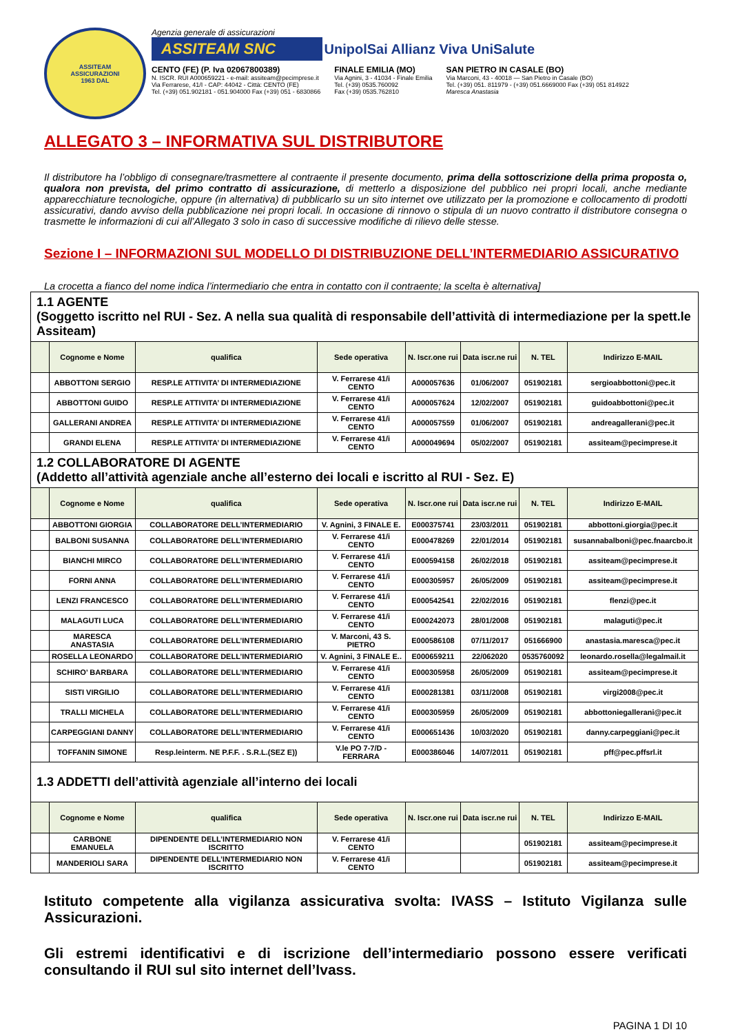ASSITEAM
ASSICURAZIONI
1963 DAL
Agenzia generale di assicurazioni
ASSITEAM SNC UnipolSai Allianz Viva UniSalute
CENTO (FE) (P. Iva 02067800389)
N. ISCR. RUI A000659221 - e-mail: assiteam@pecimprese.it
Via Ferrarese, 41/I - CAP: 44042 - Città: CENTO (FE)
Tel. (+39) 051.902181 - 051.904000 Fax (+39) 051 - 6830866
FINALE EMILIA (MO)
Via Agnini, 3 - 41034 - Finale Emilia
Tel. (+39) 0535.760092
Fax (+39) 0535.762810
SAN PIETRO IN CASALE (BO)
Via Marconi, 43 - 40018 — San Pietro in Casale (BO)
Tel. (+39) 051. 811979 - (+39) 051.6669000 Fax (+39) 051 814922
Maresca Anastasia
ALLEGATO 3 – INFORMATIVA SUL DISTRIBUTORE
Il distributore ha l’obbligo di consegnare/trasmettere al contraente il presente documento, prima della sottoscrizione della prima proposta o, qualora non prevista, del primo contratto di assicurazione, di metterlo a disposizione del pubblico nei propri locali, anche mediante apparecchiature tecnologiche, oppure (in alternativa) di pubblicarlo su un sito internet ove utilizzato per la promozione e collocamento di prodotti assicurativi, dando avviso della pubblicazione nei propri locali. In occasione di rinnovo o stipula di un nuovo contratto il distributore consegna o trasmette le informazioni di cui all’Allegato 3 solo in caso di successive modifiche di rilievo delle stesse.
Sezione I – INFORMAZIONI SUL MODELLO DI DISTRIBUZIONE DELL’INTERMEDIARIO ASSICURATIVO
La crocetta a fianco del nome indica l’intermediario che entra in contatto con il contraente; la scelta è alternativa]
| 1.1 AGENTE (Soggetto iscritto nel RUI - Sez. A nella sua qualità di responsabile dell’attività di intermediazione per la spett.le Assiteam) | | | | | | | |
| | Cognome e Nome | qualifica | Sede operativa | N. Iscr.one rui | Data iscr.ne rui | N. TEL | Indirizzo E-MAIL |
| | ABBOTTONI SERGIO | RESP.LE ATTIVITA’ DI INTERMEDIAZIONE | V. Ferrarese 41/i CENTO | A000057636 | 01/06/2007 | 051902181 | sergioabbottoni@pec.it |
| | ABBOTTONI GUIDO | RESP.LE ATTIVITA’ DI INTERMEDIAZIONE | V. Ferrarese 41/i CENTO | A000057624 | 12/02/2007 | 051902181 | guidoabbottoni@pec.it |
| | GALLERANI ANDREA | RESP.LE ATTIVITA’ DI INTERMEDIAZIONE | V. Ferrarese 41/i CENTO | A000057559 | 01/06/2007 | 051902181 | andreagallerani@pec.it |
| | GRANDI ELENA | RESP.LE ATTIVITA’ DI INTERMEDIAZIONE | V. Ferrarese 41/i CENTO | A000049694 | 05/02/2007 | 051902181 | assiteam@pecimprese.it |
| 1.2 COLLABORATORE DI AGENTE (Addetto all’attività agenziale anche all’esterno dei locali e iscritto al RUI - Sez. E) | | | | | | | |
| | Cognome e Nome | qualifica | Sede operativa | N. Iscr.one rui | Data iscr.ne rui | N. TEL | Indirizzo E-MAIL |
| | ABBOTTONI GIORGIA | COLLABORATORE DELL’INTERMEDIARIO | V. Agnini, 3 FINALE E. | E000375741 | 23/03/2011 | 051902181 | abbottoni.giorgia@pec.it |
| | BALBONI SUSANNA | COLLABORATORE DELL’INTERMEDIARIO | V. Ferrarese 41/i CENTO | E000478269 | 22/01/2014 | 051902181 | susannabalboni@pec.fnaarcbo.it |
| | BIANCHI MIRCO | COLLABORATORE DELL’INTERMEDIARIO | V. Ferrarese 41/i CENTO | E000594158 | 26/02/2018 | 051902181 | assiteam@pecimprese.it |
| | FORNI ANNA | COLLABORATORE DELL’INTERMEDIARIO | V. Ferrarese 41/i CENTO | E000305957 | 26/05/2009 | 051902181 | assiteam@pecimprese.it |
| | LENZI FRANCESCO | COLLABORATORE DELL’INTERMEDIARIO | V. Ferrarese 41/i CENTO | E000542541 | 22/02/2016 | 051902181 | flenzi@pec.it |
| | MALAGUTI LUCA | COLLABORATORE DELL’INTERMEDIARIO | V. Ferrarese 41/i CENTO | E000242073 | 28/01/2008 | 051902181 | malaguti@pec.it |
| | MARESCA ANASTASIA | COLLABORATORE DELL’INTERMEDIARIO | V. Marconi, 43 S. PIETRO | E000586108 | 07/11/2017 | 051666900 | anastasia.maresca@pec.it |
| | ROSELLA LEONARDO | COLLABORATORE DELL’INTERMEDIARIO | V. Agnini, 3 FINALE E.. | E000659211 | 22/062020 | 0535760092 | leonardo.rosella@legalmail.it |
| | SCHIRO’ BARBARA | COLLABORATORE DELL’INTERMEDIARIO | V. Ferrarese 41/i CENTO | E000305958 | 26/05/2009 | 051902181 | assiteam@pecimprese.it |
| | SISTI VIRGILIO | COLLABORATORE DELL’INTERMEDIARIO | V. Ferrarese 41/i CENTO | E000281381 | 03/11/2008 | 051902181 | virgi2008@pec.it |
| | TRALLI MICHELA | COLLABORATORE DELL’INTERMEDIARIO | V. Ferrarese 41/i CENTO | E000305959 | 26/05/2009 | 051902181 | abbottoniegallerani@pec.it |
| | CARPEGGIANI DANNY | COLLABORATORE DELL’INTERMEDIARIO | V. Ferrarese 41/i CENTO | E000651436 | 10/03/2020 | 051902181 | danny.carpeggiani@pec.it |
| | TOFFANIN SIMONE | Resp.leinterm. NE P.F.F. . S.R.L.(SEZ E)) | V.le PO 7-7/D - FERRARA | E000386046 | 14/07/2011 | 051902181 | pff@pec.pffsrl.it |
| 1.3 ADDETTI dell’attività agenziale all’interno dei locali | | | | | | | |
| | Cognome e Nome | qualifica | Sede operativa | N. Iscr.one rui | Data iscr.ne rui | N. TEL | Indirizzo E-MAIL |
| | CARBONE EMANUELA | DIPENDENTE DELL’INTERMEDIARIO NON ISCRITTO | V. Ferrarese 41/i CENTO | | | 051902181 | assiteam@pecimprese.it |
| | MANDERIOLI SARA | DIPENDENTE DELL’INTERMEDIARIO NON ISCRITTO | V. Ferrarese 41/i CENTO | | | 051902181 | assiteam@pecimprese.it |
Istituto competente alla vigilanza assicurativa svolta: IVASS – Istituto Vigilanza sulle Assicurazioni.
Gli estremi identificativi e di iscrizione dell’intermediario possono essere verificati consultando il RUI sul sito internet dell’Ivass.
PAGINA 1 DI 10